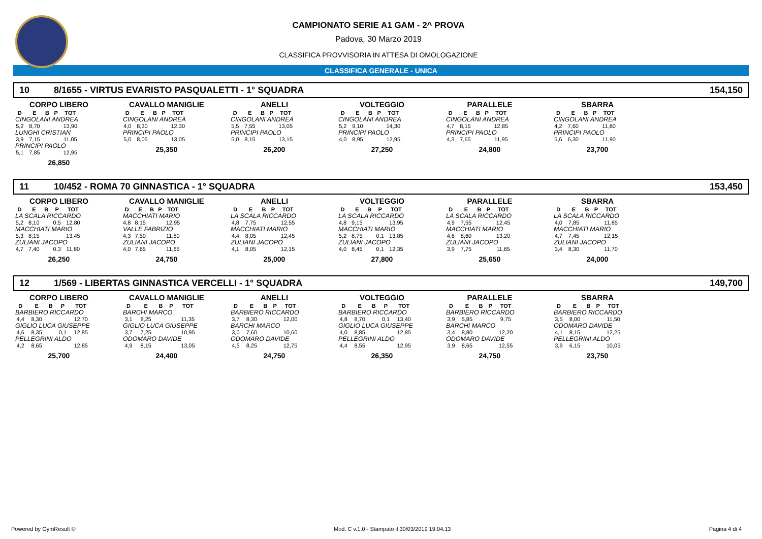CAMPIONATO SERIE A1 GAM - 2^ PROVA
Padova, 30 Marzo 2019
CLASSIFICA PROVVISORIA IN ATTESA DI OMOLOGAZIONE
CLASSIFICA GENERALE - UNICA
10 8/1655 - VIRTUS EVARISTO PASQUALETTI - 1° SQUADRA 154,150
CORPO LIBERO
| D | E | B | P | TOT |
| --- | --- | --- | --- | --- |
| CINGOLANI ANDREA | | | | |
| 5,2 | 8,70 | | | 13,90 |
| LUNGHI CRISTIAN | | | | |
| 3,9 | 7,15 | | | 11,05 |
| PRINCIPI PAOLO | | | | |
| 5,1 | 7,85 | | | 12,95 |
26,850
CAVALLO MANIGLIE
| D | E | B | P | TOT |
| --- | --- | --- | --- | --- |
| CINGOLANI ANDREA | | | | |
| 4,0 | 8,30 | | | 12,30 |
| PRINCIPI PAOLO | | | | |
| 5,0 | 8,05 | | | 13,05 |
25,350
ANELLI
| D | E | B | P | TOT |
| --- | --- | --- | --- | --- |
| CINGOLANI ANDREA | | | | |
| 5,5 | 7,55 | | | 13,05 |
| PRINCIPI PAOLO | | | | |
| 5,0 | 8,15 | | | 13,15 |
26,200
VOLTEGGIO
| D | E | B | P | TOT |
| --- | --- | --- | --- | --- |
| CINGOLANI ANDREA | | | | |
| 5,2 | 9,10 | | | 14,30 |
| PRINCIPI PAOLO | | | | |
| 4,0 | 8,95 | | | 12,95 |
27,250
PARALLELE
| D | E | B | P | TOT |
| --- | --- | --- | --- | --- |
| CINGOLANI ANDREA | | | | |
| 4,7 | 8,15 | | | 12,85 |
| PRINCIPI PAOLO | | | | |
| 4,3 | 7,65 | | | 11,95 |
24,800
SBARRA
| D | E | B | P | TOT |
| --- | --- | --- | --- | --- |
| CINGOLANI ANDREA | | | | |
| 4,2 | 7,60 | | | 11,80 |
| PRINCIPI PAOLO | | | | |
| 5,6 | 6,30 | | | 11,90 |
23,700
11 10/452 - ROMA 70 GINNASTICA - 1° SQUADRA 153,450
CORPO LIBERO
| D | E | B | P | TOT |
| --- | --- | --- | --- | --- |
| LA SCALA RICCARDO | | | | |
| 5,2 | 8,10 | | 0,5 | 12,80 |
| MACCHIATI MARIO | | | | |
| 5,3 | 8,15 | | | 13,45 |
| ZULIANI JACOPO | | | | |
| 4,7 | 7,40 | | 0,3 | 11,80 |
26,250
CAVALLO MANIGLIE
| D | E | B | P | TOT |
| --- | --- | --- | --- | --- |
| MACCHIATI MARIO | | | | |
| 4,8 | 8,15 | | | 12,95 |
| VALLE FABRIZIO | | | | |
| 4,3 | 7,50 | | | 11,80 |
| ZULIANI JACOPO | | | | |
| 4,0 | 7,65 | | | 11,65 |
24,750
ANELLI
| D | E | B | P | TOT |
| --- | --- | --- | --- | --- |
| LA SCALA RICCARDO | | | | |
| 4,8 | 7,75 | | | 12,55 |
| MACCHIATI MARIO | | | | |
| 4,4 | 8,05 | | | 12,45 |
| ZULIANI JACOPO | | | | |
| 4,1 | 8,05 | | | 12,15 |
25,000
VOLTEGGIO
| D | E | B | P | TOT |
| --- | --- | --- | --- | --- |
| LA SCALA RICCARDO | | | | |
| 4,8 | 9,15 | | | 13,95 |
| MACCHIATI MARIO | | | | |
| 5,2 | 8,75 | | 0,1 | 13,85 |
| ZULIANI JACOPO | | | | |
| 4,0 | 8,45 | | 0,1 | 12,35 |
27,800
PARALLELE
| D | E | B | P | TOT |
| --- | --- | --- | --- | --- |
| LA SCALA RICCARDO | | | | |
| 4,9 | 7,55 | | | 12,45 |
| MACCHIATI MARIO | | | | |
| 4,6 | 8,60 | | | 13,20 |
| ZULIANI JACOPO | | | | |
| 3,9 | 7,75 | | | 11,65 |
25,650
SBARRA
| D | E | B | P | TOT |
| --- | --- | --- | --- | --- |
| LA SCALA RICCARDO | | | | |
| 4,0 | 7,85 | | | 11,85 |
| MACCHIATI MARIO | | | | |
| 4,7 | 7,45 | | | 12,15 |
| ZULIANI JACOPO | | | | |
| 3,4 | 8,30 | | | 11,70 |
24,000
12 1/569 - LIBERTAS GINNASTICA VERCELLI - 1° SQUADRA 149,700
CORPO LIBERO
| D | E | B | P | TOT |
| --- | --- | --- | --- | --- |
| BARBIERO RICCARDO | | | | |
| 4,4 | 8,30 | | | 12,70 |
| GIGLIO LUCA GIUSEPPE | | | | |
| 4,6 | 8,35 | | 0,1 | 12,85 |
| PELLEGRINI ALDO | | | | |
| 4,2 | 8,65 | | | 12,85 |
25,700
CAVALLO MANIGLIE
| D | E | B | P | TOT |
| --- | --- | --- | --- | --- |
| BARCHI MARCO | | | | |
| 3,1 | 8,25 | | | 11,35 |
| GIGLIO LUCA GIUSEPPE | | | | |
| 3,7 | 7,25 | | | 10,95 |
| ODOMARO DAVIDE | | | | |
| 4,9 | 8,15 | | | 13,05 |
24,400
ANELLI
| D | E | B | P | TOT |
| --- | --- | --- | --- | --- |
| BARBIERO RICCARDO | | | | |
| 3,7 | 8,30 | | | 12,00 |
| BARCHI MARCO | | | | |
| 3,0 | 7,60 | | | 10,60 |
| ODOMARO DAVIDE | | | | |
| 4,5 | 8,25 | | | 12,75 |
24,750
VOLTEGGIO
| D | E | B | P | TOT |
| --- | --- | --- | --- | --- |
| BARBIERO RICCARDO | | | | |
| 4,8 | 8,70 | | 0,1 | 13,40 |
| GIGLIO LUCA GIUSEPPE | | | | |
| 4,0 | 8,85 | | | 12,85 |
| PELLEGRINI ALDO | | | | |
| 4,4 | 8,55 | | | 12,95 |
26,350
PARALLELE
| D | E | B | P | TOT |
| --- | --- | --- | --- | --- |
| BARBIERO RICCARDO | | | | |
| 3,9 | 5,85 | | | 9,75 |
| BARCHI MARCO | | | | |
| 3,4 | 8,80 | | | 12,20 |
| ODOMARO DAVIDE | | | | |
| 3,9 | 8,65 | | | 12,55 |
24,750
SBARRA
| D | E | B | P | TOT |
| --- | --- | --- | --- | --- |
| BARBIERO RICCARDO | | | | |
| 3,5 | 8,00 | | | 11,50 |
| ODOMARO DAVIDE | | | | |
| 4,1 | 8,15 | | | 12,25 |
| PELLEGRINI ALDO | | | | |
| 3,9 | 6,15 | | | 10,05 |
23,750
Powered by GymResult © Mod. C v.1.0 - Stampato il 30/03/2019 19.04.13 Pagina 4 di 4